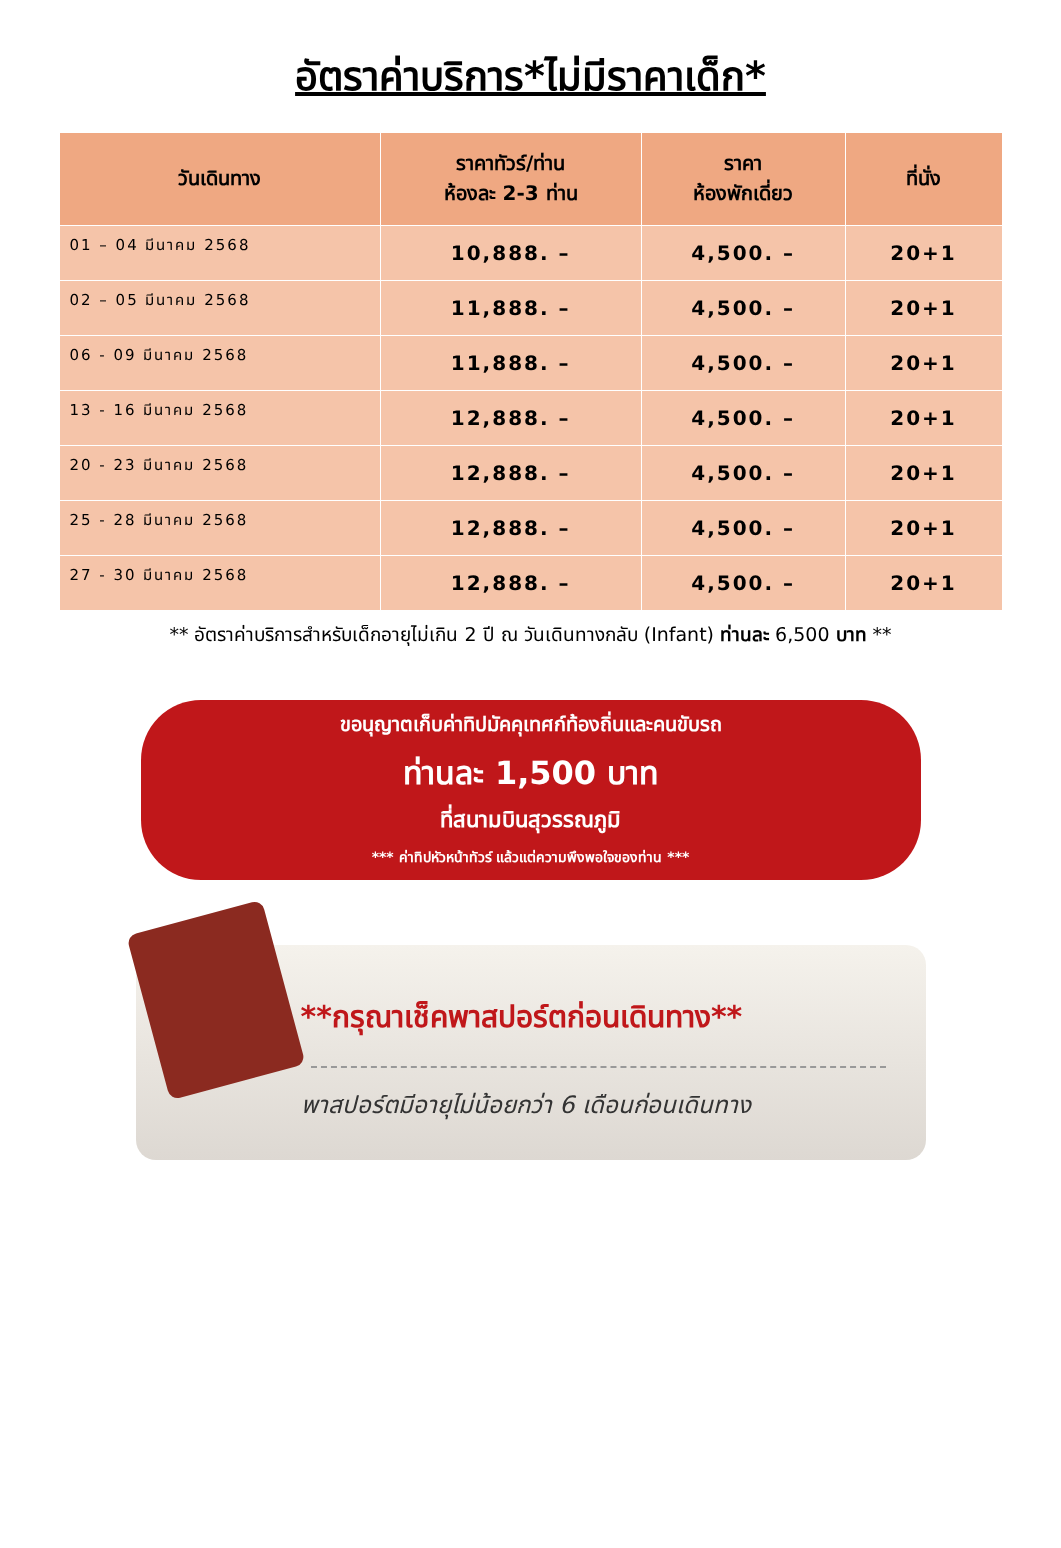อัตราค่าบริการ*ไม่มีราคาเด็ก*
| วันเดินทาง | ราคาทัวร์/ท่าน ห้องละ 2-3 ท่าน | ราคา ห้องพักเดี่ยว | ที่นั่ง |
| --- | --- | --- | --- |
| 01 – 04 มีนาคม 2568 | 10,888. – | 4,500. – | 20+1 |
| 02 – 05 มีนาคม 2568 | 11,888. – | 4,500. – | 20+1 |
| 06 - 09 มีนาคม 2568 | 11,888. – | 4,500. – | 20+1 |
| 13 - 16 มีนาคม 2568 | 12,888. – | 4,500. – | 20+1 |
| 20 - 23 มีนาคม 2568 | 12,888. – | 4,500. – | 20+1 |
| 25 - 28 มีนาคม 2568 | 12,888. – | 4,500. – | 20+1 |
| 27 - 30 มีนาคม 2568 | 12,888. – | 4,500. – | 20+1 |
** อัตราค่าบริการสำหรับเด็กอายุไม่เกิน 2 ปี ณ วันเดินทางกลับ (Infant) ท่านละ 6,500 บาท **
ขอนุญาตเก็บค่าทิปมัคคุเทศก์ท้องถิ่นและคนขับรถ
ท่านละ 1,500 บาท
ที่สนามบินสุวรรณภูมิ
*** ค่าทิปหัวหน้าทัวร์ แล้วแต่ความพึงพอใจของท่าน ***
**กรุณาเช็คพาสปอร์ตก่อนเดินทาง**
พาสปอร์ตมีอายุไม่น้อยกว่า 6 เดือนก่อนเดินทาง